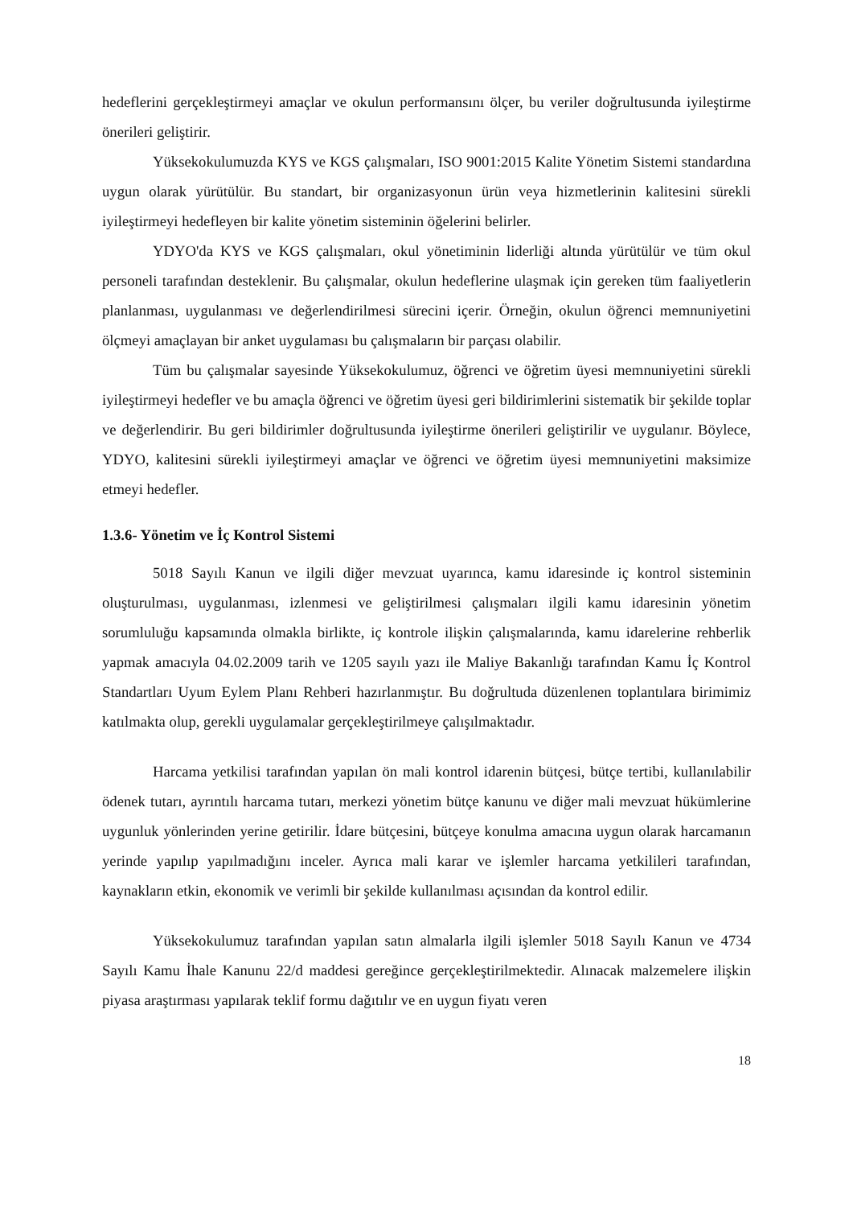hedeflerini gerçekleştirmeyi amaçlar ve okulun performansını ölçer, bu veriler doğrultusunda iyileştirme önerileri geliştirir.
Yüksekokulumuzda KYS ve KGS çalışmaları, ISO 9001:2015 Kalite Yönetim Sistemi standardına uygun olarak yürütülür. Bu standart, bir organizasyonun ürün veya hizmetlerinin kalitesini sürekli iyileştirmeyi hedefleyen bir kalite yönetim sisteminin öğelerini belirler.
YDYO'da KYS ve KGS çalışmaları, okul yönetiminin liderliği altında yürütülür ve tüm okul personeli tarafından desteklenir. Bu çalışmalar, okulun hedeflerine ulaşmak için gereken tüm faaliyetlerin planlanması, uygulanması ve değerlendirilmesi sürecini içerir. Örneğin, okulun öğrenci memnuniyetini ölçmeyi amaçlayan bir anket uygulaması bu çalışmaların bir parçası olabilir.
Tüm bu çalışmalar sayesinde Yüksekokulumuz, öğrenci ve öğretim üyesi memnuniyetini sürekli iyileştirmeyi hedefler ve bu amaçla öğrenci ve öğretim üyesi geri bildirimlerini sistematik bir şekilde toplar ve değerlendirir. Bu geri bildirimler doğrultusunda iyileştirme önerileri geliştirilir ve uygulanır. Böylece, YDYO, kalitesini sürekli iyileştirmeyi amaçlar ve öğrenci ve öğretim üyesi memnuniyetini maksimize etmeyi hedefler.
1.3.6- Yönetim ve İç Kontrol Sistemi
5018 Sayılı Kanun ve ilgili diğer mevzuat uyarınca, kamu idaresinde iç kontrol sisteminin oluşturulması, uygulanması, izlenmesi ve geliştirilmesi çalışmaları ilgili kamu idaresinin yönetim sorumluluğu kapsamında olmakla birlikte, iç kontrole ilişkin çalışmalarında, kamu idarelerine rehberlik yapmak amacıyla 04.02.2009 tarih ve 1205 sayılı yazı ile Maliye Bakanlığı tarafından Kamu İç Kontrol Standartları Uyum Eylem Planı Rehberi hazırlanmıştır. Bu doğrultuda düzenlenen toplantılara birimimiz katılmakta olup, gerekli uygulamalar gerçekleştirilmeye çalışılmaktadır.
Harcama yetkilisi tarafından yapılan ön mali kontrol idarenin bütçesi, bütçe tertibi, kullanılabilir ödenek tutarı, ayrıntılı harcama tutarı, merkezi yönetim bütçe kanunu ve diğer mali mevzuat hükümlerine uygunluk yönlerinden yerine getirilir. İdare bütçesini, bütçeye konulma amacına uygun olarak harcamanın yerinde yapılıp yapılmadığını inceler. Ayrıca mali karar ve işlemler harcama yetkilileri tarafından, kaynakların etkin, ekonomik ve verimli bir şekilde kullanılması açısından da kontrol edilir.
Yüksekokulumuz tarafından yapılan satın almalarla ilgili işlemler 5018 Sayılı Kanun ve 4734 Sayılı Kamu İhale Kanunu 22/d maddesi gereğince gerçekleştirilmektedir. Alınacak malzemelere ilişkin piyasa araştırması yapılarak teklif formu dağıtılır ve en uygun fiyatı veren
18